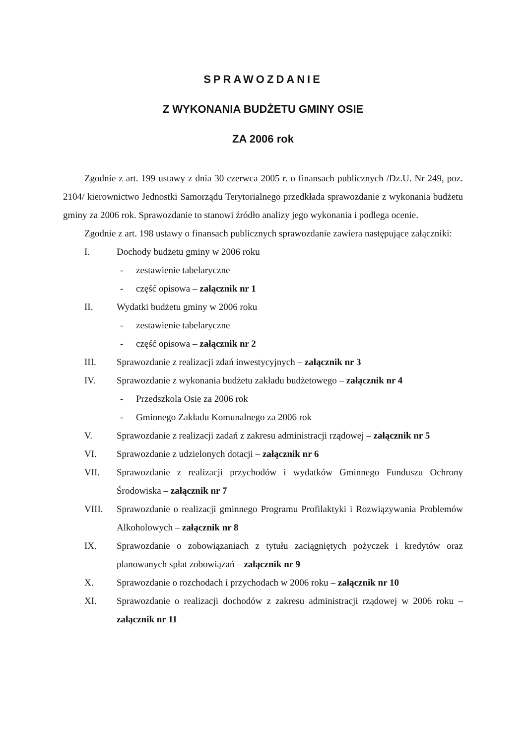SPRAWOZDANIE
Z WYKONANIA BUDŻETU GMINY OSIE
ZA 2006 rok
Zgodnie z art. 199 ustawy z dnia 30 czerwca 2005 r. o finansach publicznych /Dz.U. Nr 249, poz. 2104/ kierownictwo Jednostki Samorządu Terytorialnego przedkłada sprawozdanie z wykonania budżetu gminy za 2006 rok. Sprawozdanie to stanowi źródło analizy jego wykonania i podlega ocenie.
Zgodnie z art. 198 ustawy o finansach publicznych sprawozdanie zawiera następujące załączniki:
I. Dochody budżetu gminy w 2006 roku
- zestawienie tabelaryczne
- część opisowa – załącznik nr 1
II. Wydatki budżetu gminy w 2006 roku
- zestawienie tabelaryczne
- część opisowa – załącznik nr 2
III. Sprawozdanie z realizacji zdań inwestycyjnych – załącznik nr 3
IV. Sprawozdanie z wykonania budżetu zakładu budżetowego – załącznik nr 4
- Przedszkola Osie za 2006 rok
- Gminnego Zakładu Komunalnego za 2006 rok
V. Sprawozdanie z realizacji zadań z zakresu administracji rządowej – załącznik nr 5
VI. Sprawozdanie z udzielonych dotacji – załącznik nr 6
VII. Sprawozdanie z realizacji przychodów i wydatków Gminnego Funduszu Ochrony Środowiska – załącznik nr 7
VIII. Sprawozdanie o realizacji gminnego Programu Profilaktyki i Rozwiązywania Problemów Alkoholowych – załącznik nr 8
IX. Sprawozdanie o zobowiązaniach z tytułu zaciągniętych pożyczek i kredytów oraz planowanych spłat zobowiązań – załącznik nr 9
X. Sprawozdanie o rozchodach i przychodach w 2006 roku – załącznik nr 10
XI. Sprawozdanie o realizacji dochodów z zakresu administracji rządowej w 2006 roku – załącznik nr 11